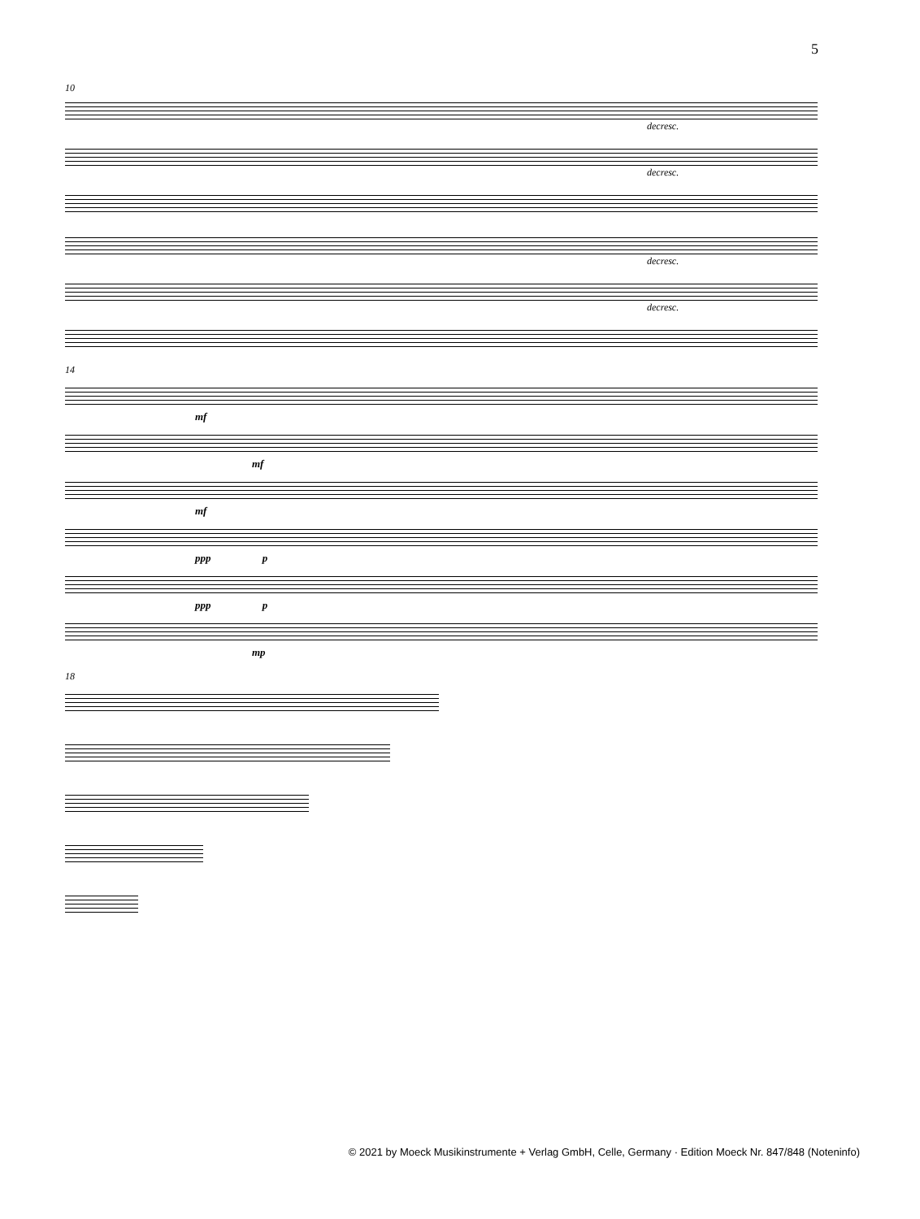5
10
decresc.
decresc.
decresc.
decresc.
14
mf
mf
mf
ppp p
ppp p
mp
18
© 2021 by Moeck Musikinstrumente + Verlag GmbH, Celle, Germany · Edition Moeck Nr. 847/848 (Noteninfo)